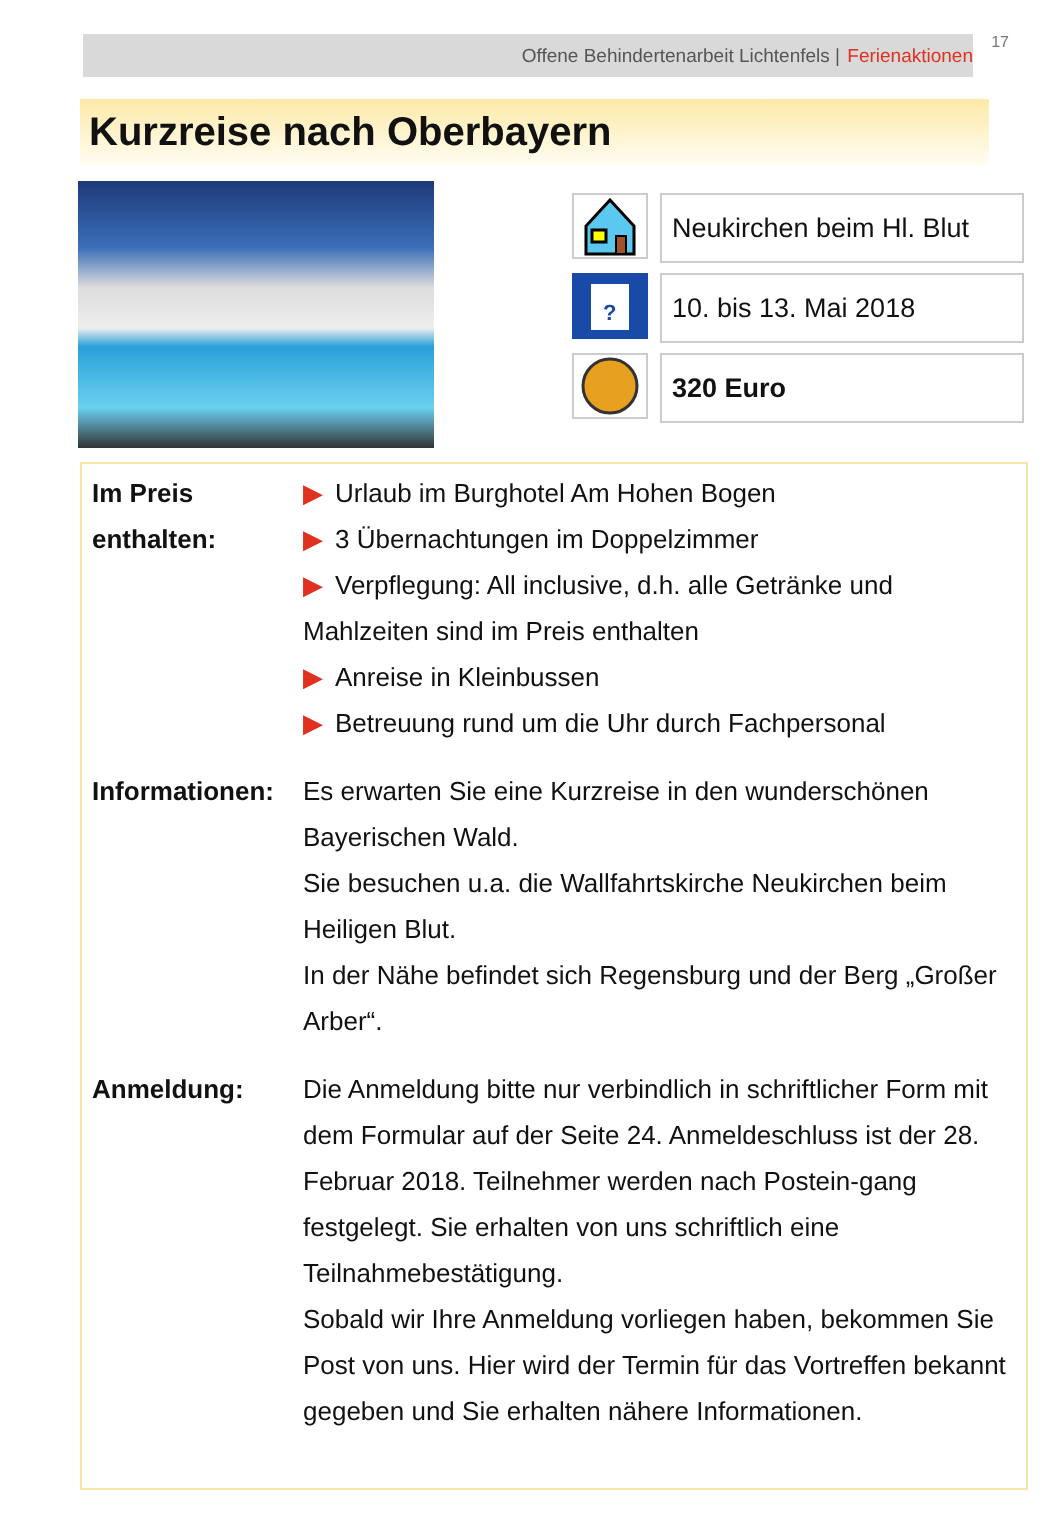Offene Behindertenarbeit Lichtenfels | Ferienaktionen
17
Kurzreise nach Oberbayern
Neukirchen beim Hl. Blut
?
10. bis 13. Mai 2018
320 Euro
| Im Preis enthalten: | ▶ Urlaub im Burghotel Am Hohen Bogen ▶ 3 Übernachtungen im Doppelzimmer ▶ Verpflegung: All inclusive, d.h. alle Getränke und Mahlzeiten sind im Preis enthalten ▶ Anreise in Kleinbussen ▶ Betreuung rund um die Uhr durch Fachpersonal |
| Informationen: | Es erwarten Sie eine Kurzreise in den wunderschönen Bayerischen Wald. Sie besuchen u.a. die Wallfahrtskirche Neukirchen beim Heiligen Blut. In der Nähe befindet sich Regensburg und der Berg „Großer Arber“. |
| Anmeldung: | Die Anmeldung bitte nur verbindlich in schriftlicher Form mit dem Formular auf der Seite 24. Anmeldeschluss ist der 28. Februar 2018. Teilnehmer werden nach Postein-gang festgelegt. Sie erhalten von uns schriftlich eine Teilnahmebestätigung. Sobald wir Ihre Anmeldung vorliegen haben, bekommen Sie Post von uns. Hier wird der Termin für das Vortreffen bekannt gegeben und Sie erhalten nähere Informationen. |